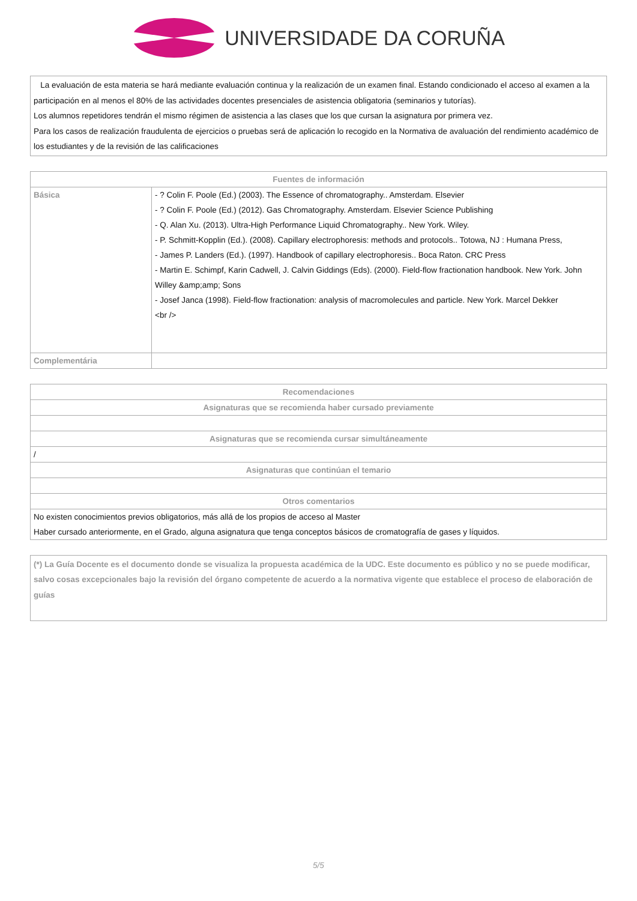UNIVERSIDADE DA CORUÑA
La evaluación de esta materia se hará mediante evaluación continua y la realización de un examen final. Estando condicionado el acceso al examen a la participación en al menos el 80% de las actividades docentes presenciales de asistencia obligatoria (seminarios y tutorías).
Los alumnos repetidores tendrán el mismo régimen de asistencia a las clases que los que cursan la asignatura por primera vez.
Para los casos de realización fraudulenta de ejercicios o pruebas será de aplicación lo recogido en la Normativa de avaluación del rendimiento académico de los estudiantes y de la revisión de las calificaciones
| Fuentes de información | |
| --- | --- |
| Básica | - ? Colin F. Poole (Ed.) (2003). The Essence of chromatography.. Amsterdam. Elsevier - ? Colin F. Poole (Ed.) (2012). Gas Chromatography. Amsterdam. Elsevier Science Publishing - Q. Alan Xu. (2013). Ultra-High Performance Liquid Chromatography.. New York. Wiley. - P. Schmitt-Kopplin (Ed.). (2008). Capillary electrophoresis: methods and protocols.. Totowa, NJ : Humana Press, - James P. Landers (Ed.). (1997). Handbook of capillary electrophoresis.. Boca Raton. CRC Press - Martin E. Schimpf, Karin Cadwell, J. Calvin Giddings (Eds). (2000). Field-flow fractionation handbook. New York. John Willey &amp;amp; Sons - Josef Janca (1998). Field-flow fractionation: analysis of macromolecules and particle. New York. Marcel Dekker <br /> |
| Complementária | |
| Recomendaciones |
| --- |
| Asignaturas que se recomienda haber cursado previamente |
| Asignaturas que se recomienda cursar simultáneamente |
| / |
| Asignaturas que continúan el temario |
| Otros comentarios |
| No existen conocimientos previos obligatorios, más allá de los propios de acceso al Master Haber cursado anteriormente, en el Grado, alguna asignatura que tenga conceptos básicos de cromatografía de gases y líquidos. |
(*) La Guía Docente es el documento donde se visualiza la propuesta académica de la UDC. Este documento es público y no se puede modificar, salvo cosas excepcionales bajo la revisión del órgano competente de acuerdo a la normativa vigente que establece el proceso de elaboración de guías
5/5